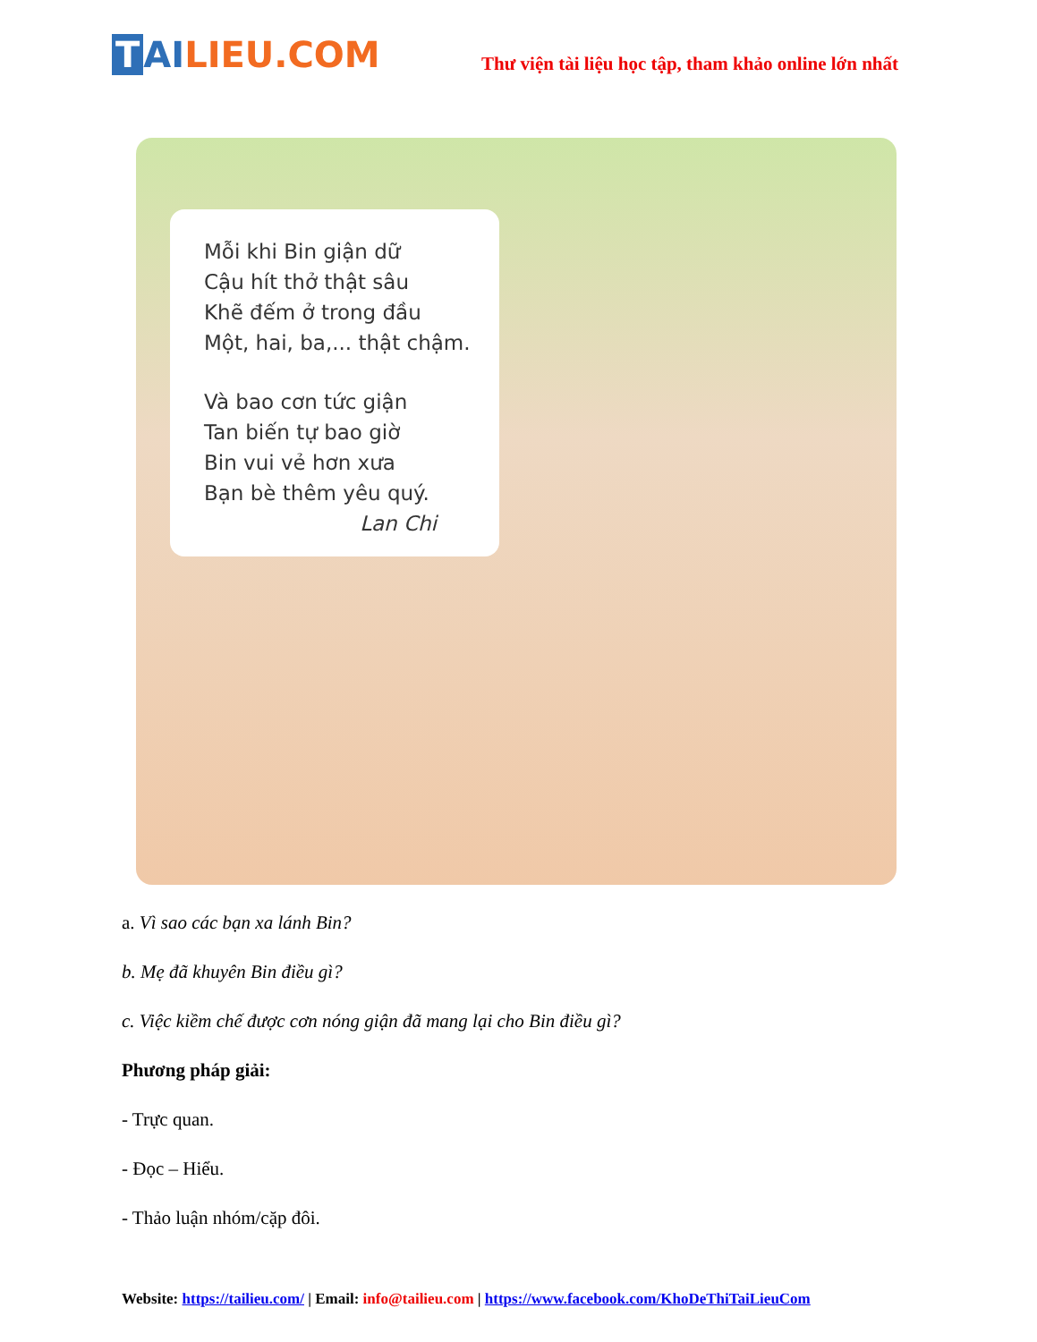T AILIEU.COM
Thư viện tài liệu học tập, tham khảo online lớn nhất
Mỗi khi Bin giận dữ
Cậu hít thở thật sâu
Khẽ đếm ở trong đầu
Một, hai, ba,... thật chậm.
Và bao cơn tức giận
Tan biến tự bao giờ
Bin vui vẻ hơn xưa
Bạn bè thêm yêu quý.
Lan Chi
a. Vì sao các bạn xa lánh Bin?
b. Mẹ đã khuyên Bin điều gì?
c. Việc kiềm chế được cơn nóng giận đã mang lại cho Bin điều gì?
Phương pháp giải:
- Trực quan.
- Đọc – Hiểu.
- Thảo luận nhóm/cặp đôi.
Website: https://tailieu.com/ | Email: info@tailieu.com | https://www.facebook.com/KhoDeThiTaiLieuCom